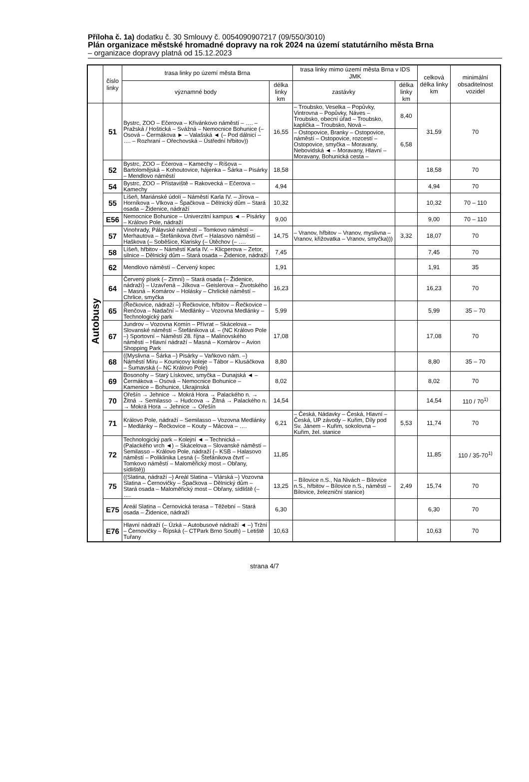Příloha č. 1a) dodatku č. 30 Smlouvy č. 0054090907217 (09/550/3010)
Plán organizace městské hromadné dopravy na rok 2024 na území statutárního města Brna
– organizace dopravy platná od 15.12.2023
| | číslo linky | trasa linky po území města Brna | | trasa linky mimo území města Brna v IDS JMK | | celková délka linky km | minimální obsaditelnost vozidel |
| --- | --- | --- | --- | --- | --- | --- | --- |
| | | významné body | délka linky km | zastávky | délka linky km | | |
| Autobusy | 51 | Bystrc, ZOO – Ečerova – Křivánkovo náměstí – …. – Pražská / Hoštická – Svážná – Nemocnice Bohunice (– Osová – Čermákova ► – Valašská ◄ (– Pod dálnicí – …. – Rozhraní – Ořechovská – Ústřední hřbitov)) | 16,55 | – Troubsko, Veselka – Popůvky, Vintrovna – Popůvky, Náves – Troubsko, obecní úřad – Troubsko, kaplička – Troubsko, Nová – | 8,40 | 31,59 | 70 |
| | | | | – Ostopovice, Branky – Ostopovice, náměstí – Ostopovice, rozcestí – Ostopovice, smyčka – Moravany, Nebovidská ◄ – Moravany, Hlavní – Moravany, Bohunická cesta – | 6,58 | | |
| | 52 | Bystrc, ZOO – Ečerova – Kamechy – Ríšova – Bartolomějská – Kohoutovice, hájenka – Šárka – Pisárky – Mendlovo náměstí | 18,58 | | | 18,58 | 70 |
| | 54 | Bystrc, ZOO – Přístaviště – Rakovecká – Ečerova – Kamechy | 4,94 | | | 4,94 | 70 |
| | 55 | Líšeň, Mariánské údolí – Náměstí Karla IV. – Jírova – Horníkova – Vlkova – Špačkova – Dělnický dům – Stará osada – Židenice, nádraží | 10,32 | | | 10,32 | 70 – 110 |
| | E56 | Nemocnice Bohunice – Univerzitní kampus ◄ – Pisárky – Královo Pole, nádraží | 9,00 | | | 9,00 | 70 – 110 |
| | 57 | Vinohrady, Pálavské náměstí – Tomkovo náměstí – Merhautova – Štefánikova čtvrť – Halasovo náměstí – Haškova (– Soběšice, Klarisky (– Útěchov (– …. | 14,75 | – Vranov, hřbitov – Vranov, myslivna – Vranov, křižovatka – Vranov, smyčka))) | 3,32 | 18,07 | 70 |
| | 58 | Líšeň, hřbitov – Náměstí Karla IV. – Klicperova – Zetor, silnice – Dělnický dům – Stará osada – Židenice, nádraží | 7,45 | | | 7,45 | 70 |
| | 62 | Mendlovo náměstí – Červený kopec | 1,91 | | | 1,91 | 35 |
| | 64 | Červený písek (– Zimní) – Stará osada (– Židenice, nádraží) – Uzavřená – Jílkova – Geislerova – Životského – Masná – Komárov – Holásky – Chrlické náměstí – Chrlice, smyčka | 16,23 | | | 16,23 | 70 |
| | 65 | (Řečkovice, nádraží –) Řečkovice, hřbitov – Řečkovice – Renčova – Nadační – Medlánky – Vozovna Medlánky – Technologický park | 5,99 | | | 5,99 | 35 – 70 |
| | 67 | Jundrov – Vozovna Komín – Přívrat – Skácelova – Slovanské náměstí – Štefánikova ul. – (NC Královo Pole –) Sportovní – Náměstí 28. října – Malinovského náměstí – Hlavní nádraží – Masná – Komárov – Avion Shopping Park | 17,08 | | | 17,08 | 70 |
| | 68 | ((Myslivna – Šárka –) Pisárky – Vaňkovo nám. –) Náměstí Míru – Kounicovy koleje – Tábor – Klusáčkova – Šumavská (– NC Královo Pole) | 8,80 | | | 8,80 | 35 – 70 |
| | 69 | Bosonohy – Starý Lískovec, smyčka – Dunajská ◄ – Čermákova – Osová – Nemocnice Bohunice – Kamenice – Bohunice, Ukrajinská | 8,02 | | | 8,02 | 70 |
| | 70 | Ořešín → Jehnice → Mokrá Hora → Palackého n. → Žitná → Semilasso → Hudcova → Žitná → Palackého n. → Mokrá Hora → Jehnice → Ořešín | 14,54 | | | 14,54 | 110 / 70<sup>1)</sup> |
| | 71 | Královo Pole, nádraží – Semilasso – Vozovna Medlánky – Medlánky – Řečkovice – Kouty – Mácova – …. | 6,21 | – Česká, Nádavky – Česká, Hlavní – Česká, UP závody – Kuřim, Díly pod Sv. Jánem – Kuřim, sokolovna – Kuřim, žel. stanice | 5,53 | 11,74 | 70 |
| | 72 | Technologický park – Kolejní ◄ – Technická – (Palackého vrch ◄) – Skácelova – Slovanské náměstí – Semilasso – Královo Pole, nádraží (– KSB – Halasovo náměstí – Poliklinika Lesná (– Štefánikova čtvrť – Tomkovo náměstí – Maloměřický most – Obřany, sídliště)) | 11,85 | | | 11,85 | 110 / 35-70<sup>1)</sup> |
| | 75 | ((Slatina, nádraží –) Areál Slatina – Vlárská –) Vozovna Slatina – Černovičky – Špačkova – Dělnický dům – Stará osada – Maloměřický most – Obřany, sídliště (– …. | 13,25 | – Bílovice n.S., Na Nivách – Bílovice n.S., hřbitov – Bílovice n.S., náměstí – Bílovice, železniční stanice) | 2,49 | 15,74 | 70 |
| | E75 | Areál Slatina – Černovická terasa – Těžební – Stará osada – Židenice, nádraží | 6,30 | | | 6,30 | 70 |
| | E76 | Hlavní nádraží (– Úzká – Autobusové nádraží ◄ –) Tržní – Černovičky – Řípská (– CTPark Brno South) – Letiště Tuřany | 10,63 | | | 10,63 | 70 |
strana 4/7